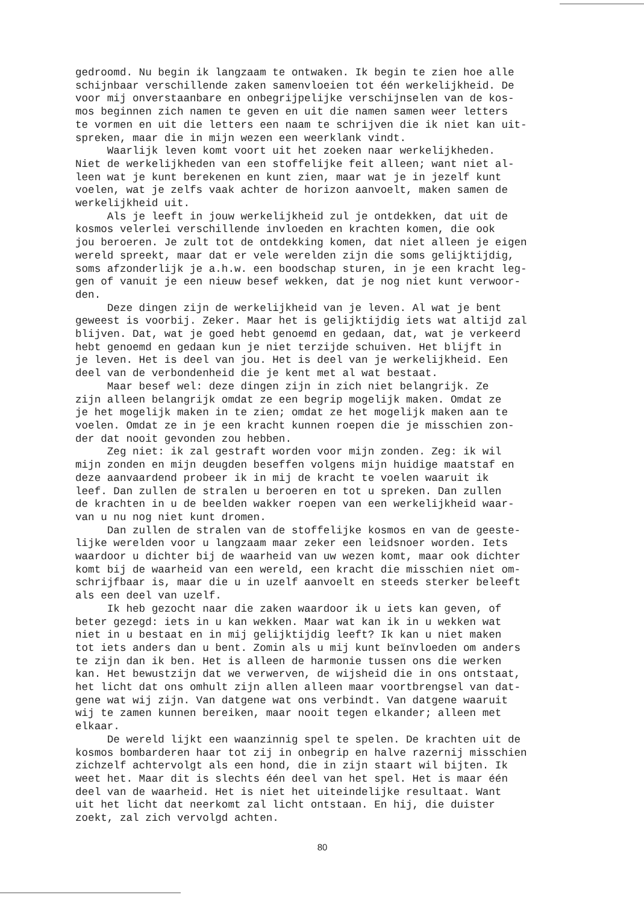gedroomd. Nu begin ik langzaam te ontwaken. Ik begin te zien hoe alle schijnbaar verschillende zaken samenvloeien tot één werkelijkheid. De voor mij onverstaanbare en onbegrijpelijke verschijnselen van de kos- mos beginnen zich namen te geven en uit die namen samen weer letters te vormen en uit die letters een naam te schrijven die ik niet kan uit- spreken, maar die in mijn wezen een weerklank vindt. Waarlijk leven komt voort uit het zoeken naar werkelijkheden. Niet de werkelijkheden van een stoffelijke feit alleen; want niet al- leen wat je kunt berekenen en kunt zien, maar wat je in jezelf kunt voelen, wat je zelfs vaak achter de horizon aanvoelt, maken samen de werkelijkheid uit. Als je leeft in jouw werkelijkheid zul je ontdekken, dat uit de kosmos velerlei verschillende invloeden en krachten komen, die ook jou beroeren. Je zult tot de ontdekking komen, dat niet alleen je eigen wereld spreekt, maar dat er vele werelden zijn die soms gelijktijdig, soms afzonderlijk je a.h.w. een boodschap sturen, in je een kracht leg- gen of vanuit je een nieuw besef wekken, dat je nog niet kunt verwoor- den. Deze dingen zijn de werkelijkheid van je leven. Al wat je bent geweest is voorbij. Zeker. Maar het is gelijktijdig iets wat altijd zal blijven. Dat, wat je goed hebt genoemd en gedaan, dat, wat je verkeerd hebt genoemd en gedaan kun je niet terzijde schuiven. Het blijft in je leven. Het is deel van jou. Het is deel van je werkelijkheid. Een deel van de verbondenheid die je kent met al wat bestaat. Maar besef wel: deze dingen zijn in zich niet belangrijk. Ze zijn alleen belangrijk omdat ze een begrip mogelijk maken. Omdat ze je het mogelijk maken in te zien; omdat ze het mogelijk maken aan te voelen. Omdat ze in je een kracht kunnen roepen die je misschien zon- der dat nooit gevonden zou hebben. Zeg niet: ik zal gestraft worden voor mijn zonden. Zeg: ik wil mijn zonden en mijn deugden beseffen volgens mijn huidige maatstaf en deze aanvaardend probeer ik in mij de kracht te voelen waaruit ik leef. Dan zullen de stralen u beroeren en tot u spreken. Dan zullen de krachten in u de beelden wakker roepen van een werkelijkheid waar- van u nu nog niet kunt dromen. Dan zullen de stralen van de stoffelijke kosmos en van de geeste- lijke werelden voor u langzaam maar zeker een leidsnoer worden. Iets waardoor u dichter bij de waarheid van uw wezen komt, maar ook dichter komt bij de waarheid van een wereld, een kracht die misschien niet om- schrijfbaar is, maar die u in uzelf aanvoelt en steeds sterker beleeft als een deel van uzelf. Ik heb gezocht naar die zaken waardoor ik u iets kan geven, of beter gezegd: iets in u kan wekken. Maar wat kan ik in u wekken wat niet in u bestaat en in mij gelijktijdig leeft? Ik kan u niet maken tot iets anders dan u bent. Zomin als u mij kunt beïnvloeden om anders te zijn dan ik ben. Het is alleen de harmonie tussen ons die werken kan. Het bewustzijn dat we verwerven, de wijsheid die in ons ontstaat, het licht dat ons omhult zijn allen alleen maar voortbrengsel van dat- gene wat wij zijn. Van datgene wat ons verbindt. Van datgene waaruit wij te zamen kunnen bereiken, maar nooit tegen elkander; alleen met elkaar. De wereld lijkt een waanzinnig spel te spelen. De krachten uit de kosmos bombarderen haar tot zij in onbegrip en halve razernij misschien zichzelf achtervolgt als een hond, die in zijn staart wil bijten. Ik weet het. Maar dit is slechts één deel van het spel. Het is maar één deel van de waarheid. Het is niet het uiteindelijke resultaat. Want uit het licht dat neerkomt zal licht ontstaan. En hij, die duister zoekt, zal zich vervolgd achten.
80